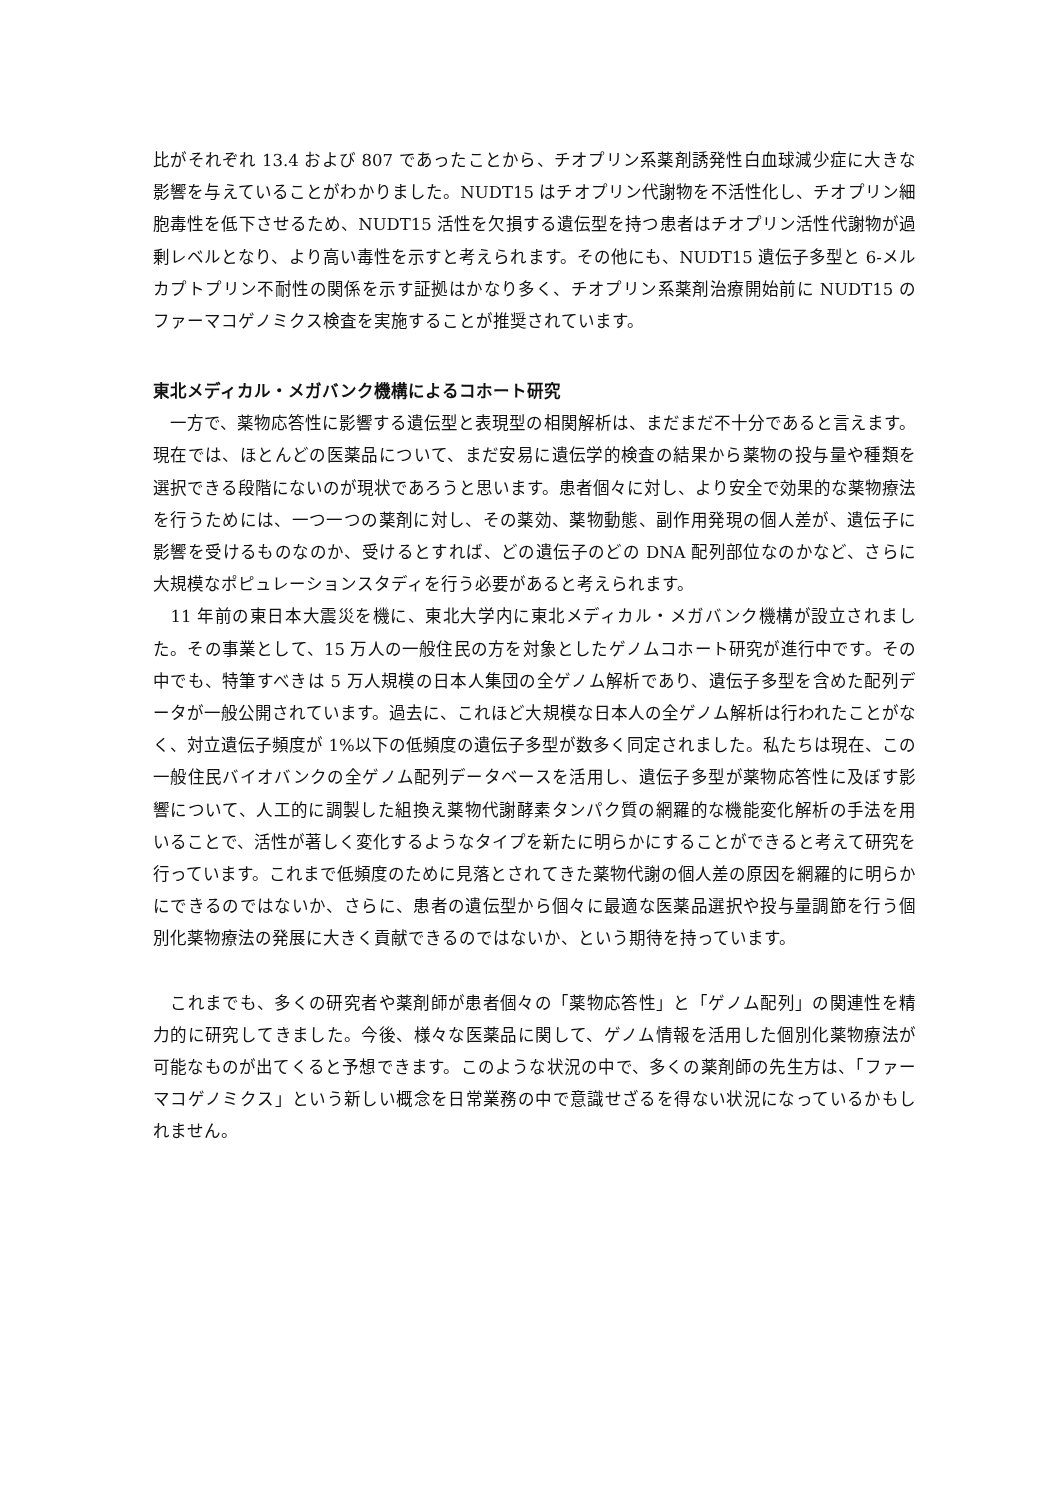比がそれぞれ 13.4 および 807 であったことから、チオプリン系薬剤誘発性白血球減少症に大きな影響を与えていることがわかりました。NUDT15 はチオプリン代謝物を不活性化し、チオプリン細胞毒性を低下させるため、NUDT15 活性を欠損する遺伝型を持つ患者はチオプリン活性代謝物が過剰レベルとなり、より高い毒性を示すと考えられます。その他にも、NUDT15 遺伝子多型と 6-メルカプトプリン不耐性の関係を示す証拠はかなり多く、チオプリン系薬剤治療開始前に NUDT15 のファーマコゲノミクス検査を実施することが推奨されています。
東北メディカル・メガバンク機構によるコホート研究
　一方で、薬物応答性に影響する遺伝型と表現型の相関解析は、まだまだ不十分であると言えます。現在では、ほとんどの医薬品について、まだ安易に遺伝学的検査の結果から薬物の投与量や種類を選択できる段階にないのが現状であろうと思います。患者個々に対し、より安全で効果的な薬物療法を行うためには、一つ一つの薬剤に対し、その薬効、薬物動態、副作用発現の個人差が、遺伝子に影響を受けるものなのか、受けるとすれば、どの遺伝子のどの DNA 配列部位なのかなど、さらに大規模なポピュレーションスタディを行う必要があると考えられます。
　11 年前の東日本大震災を機に、東北大学内に東北メディカル・メガバンク機構が設立されました。その事業として、15 万人の一般住民の方を対象としたゲノムコホート研究が進行中です。その中でも、特筆すべきは 5 万人規模の日本人集団の全ゲノム解析であり、遺伝子多型を含めた配列データが一般公開されています。過去に、これほど大規模な日本人の全ゲノム解析は行われたことがなく、対立遺伝子頻度が 1%以下の低頻度の遺伝子多型が数多く同定されました。私たちは現在、この一般住民バイオバンクの全ゲノム配列データベースを活用し、遺伝子多型が薬物応答性に及ぼす影響について、人工的に調製した組換え薬物代謝酵素タンパク質の網羅的な機能変化解析の手法を用いることで、活性が著しく変化するようなタイプを新たに明らかにすることができると考えて研究を行っています。これまで低頻度のために見落とされてきた薬物代謝の個人差の原因を網羅的に明らかにできるのではないか、さらに、患者の遺伝型から個々に最適な医薬品選択や投与量調節を行う個別化薬物療法の発展に大きく貢献できるのではないか、という期待を持っています。
　これまでも、多くの研究者や薬剤師が患者個々の「薬物応答性」と「ゲノム配列」の関連性を精力的に研究してきました。今後、様々な医薬品に関して、ゲノム情報を活用した個別化薬物療法が可能なものが出てくると予想できます。このような状況の中で、多くの薬剤師の先生方は、「ファーマコゲノミクス」という新しい概念を日常業務の中で意識せざるを得ない状況になっているかもしれません。